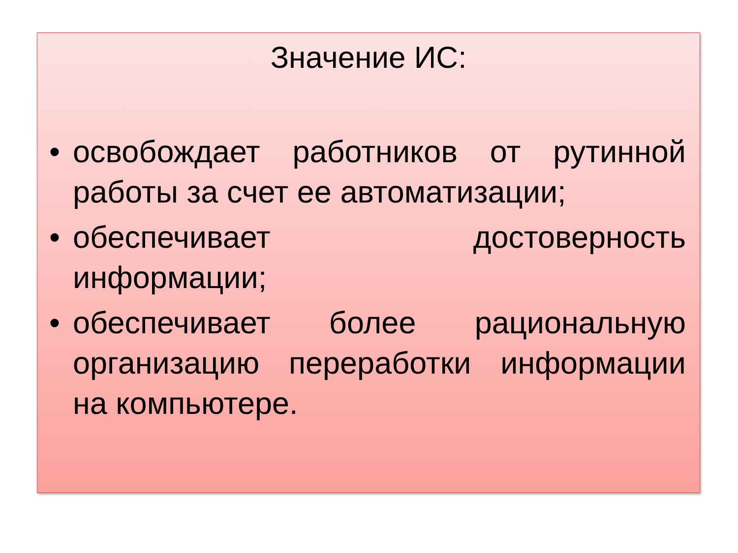Значение ИС:
• освобождает работников от рутинной работы за счет ее автоматизации;
• обеспечивает достоверность информации;
• обеспечивает более рациональную организацию переработки информации на компьютере.